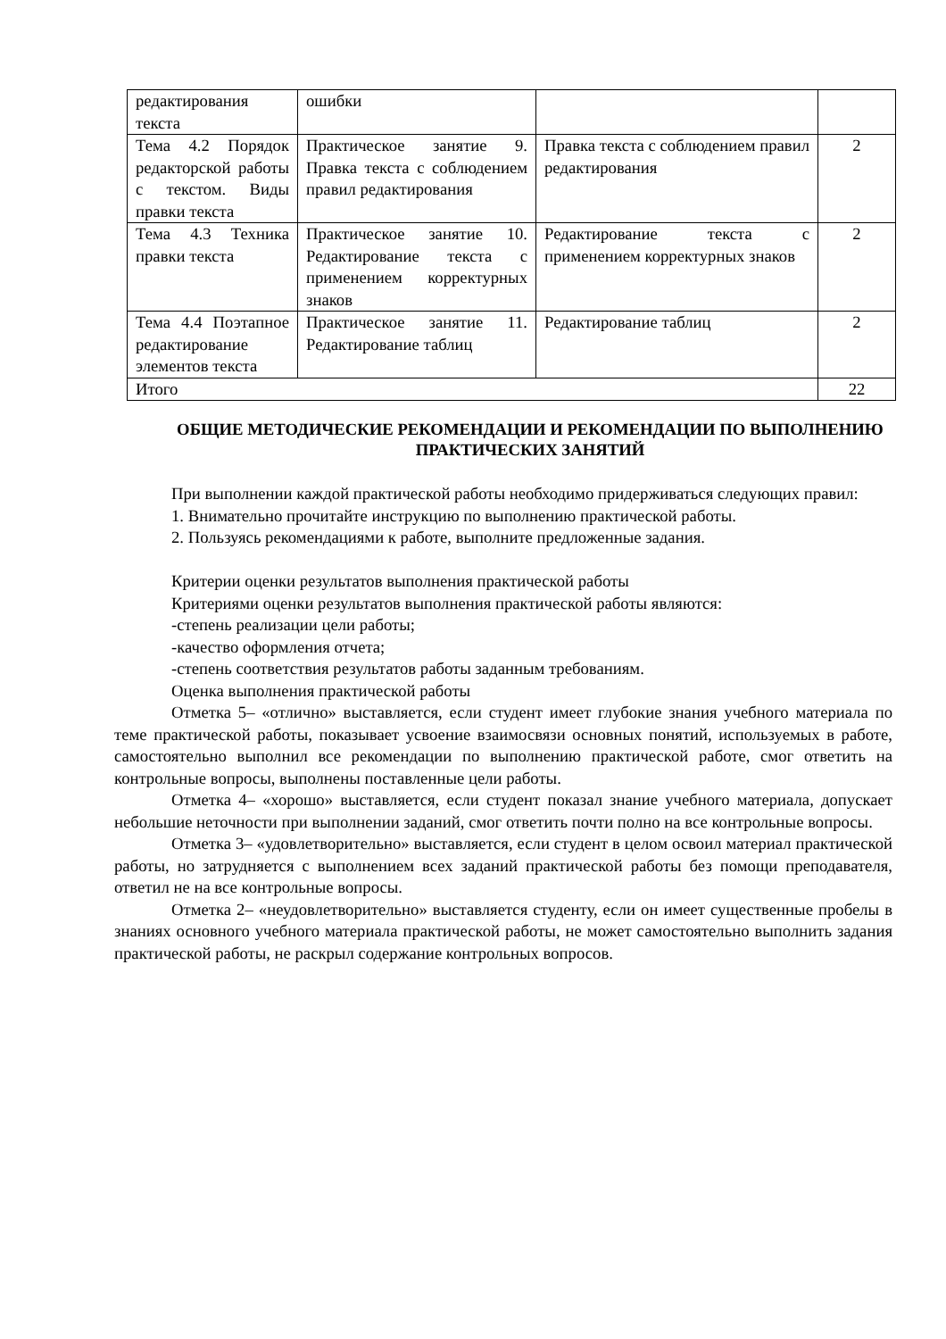| редактирования текста | ошибки | | |
| Тема 4.2 Порядок редакторской работы с текстом. Виды правки текста | Практическое занятие 9. Правка текста с соблюдением правил редактирования | Правка текста с соблюдением правил редактирования | 2 |
| Тема 4.3 Техника правки текста | Практическое занятие 10. Редактирование текста с применением корректурных знаков | Редактирование текста с применением корректурных знаков | 2 |
| Тема 4.4 Поэтапное редактирование элементов текста | Практическое занятие 11. Редактирование таблиц | Редактирование таблиц | 2 |
| Итого | | | 22 |
ОБЩИЕ МЕТОДИЧЕСКИЕ РЕКОМЕНДАЦИИ И РЕКОМЕНДАЦИИ ПО ВЫПОЛНЕНИЮ ПРАКТИЧЕСКИХ ЗАНЯТИЙ
При выполнении каждой практической работы необходимо придерживаться следующих правил:
1. Внимательно прочитайте инструкцию по выполнению практической работы.
2. Пользуясь рекомендациями к работе, выполните предложенные задания.
Критерии оценки результатов выполнения практической работы
Критериями оценки результатов выполнения практической работы являются:
-степень реализации цели работы;
-качество оформления отчета;
-степень соответствия результатов работы заданным требованиям.
Оценка выполнения практической работы
Отметка 5– «отлично» выставляется, если студент имеет глубокие знания учебного материала по теме практической работы, показывает усвоение взаимосвязи основных понятий, используемых в работе, самостоятельно выполнил все рекомендации по выполнению практической работе, смог ответить на контрольные вопросы, выполнены поставленные цели работы.
Отметка 4– «хорошо» выставляется, если студент показал знание учебного материала, допускает небольшие неточности при выполнении заданий, смог ответить почти полно на все контрольные вопросы.
Отметка 3– «удовлетворительно» выставляется, если студент в целом освоил материал практической работы, но затрудняется с выполнением всех заданий практической работы без помощи преподавателя, ответил не на все контрольные вопросы.
Отметка 2– «неудовлетворительно» выставляется студенту, если он имеет существенные пробелы в знаниях основного учебного материала практической работы, не может самостоятельно выполнить задания практической работы, не раскрыл содержание контрольных вопросов.